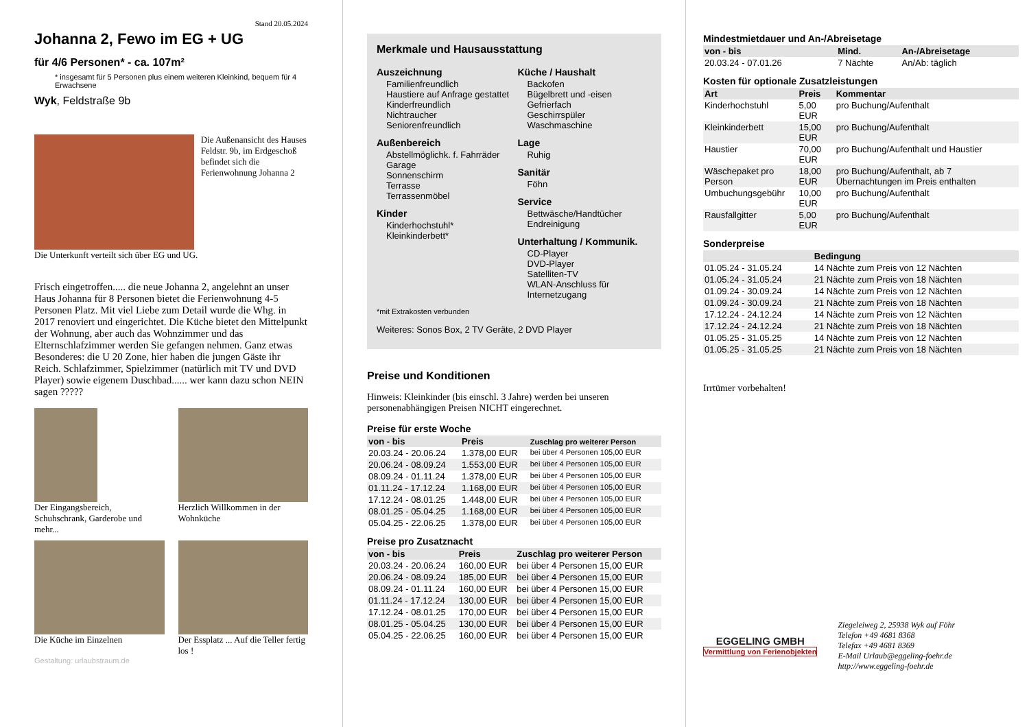Stand 20.05.2024
Johanna 2, Fewo im EG + UG
für 4/6 Personen* - ca. 107m²
* insgesamt für 5 Personen plus einem weiteren Kleinkind, bequem für 4 Erwachsene
Wyk, Feldstraße 9b
Die Außenansicht des Hauses Feldstr. 9b, im Erdgeschoß befindet sich die Ferienwohnung Johanna 2
Die Unterkunft verteilt sich über EG und UG.
Frisch eingetroffen..... die neue Johanna 2, angelehnt an unser Haus Johanna für 8 Personen bietet die Ferienwohnung 4-5 Personen Platz. Mit viel Liebe zum Detail wurde die Whg. in 2017 renoviert und eingerichtet. Die Küche bietet den Mittelpunkt der Wohnung, aber auch das Wohnzimmer und das Elternschlafzimmer werden Sie gefangen nehmen. Ganz etwas Besonderes: die U 20 Zone, hier haben die jungen Gäste ihr Reich. Schlafzimmer, Spielzimmer (natürlich mit TV und DVD Player) sowie eigenem Duschbad...... wer kann dazu schon NEIN sagen ?????
Der Eingangsbereich, Schuhschrank, Garderobe und mehr...
Herzlich Willkommen in der Wohnküche
Die Küche im Einzelnen
Der Essplatz ... Auf die Teller fertig los !
Gestaltung: urlaubstraum.de
Merkmale und Hausausstattung
Auszeichnung
Familienfreundlich
Haustiere auf Anfrage gestattet
Kinderfreundlich
Nichtraucher
Seniorenfreundlich
Außenbereich
Abstellmöglichk. f. Fahrräder
Garage
Sonnenschirm
Terrasse
Terrassenmöbel
Kinder
Kinderhochstuhl*
Kleinkinderbett*
Küche / Haushalt
Backofen
Bügelbrett und -eisen
Gefrierfach
Geschirrspüler
Waschmaschine
Lage
Ruhig
Sanitär
Föhn
Service
Bettwäsche/Handtücher
Endreinigung
Unterhaltung / Kommunik.
CD-Player
DVD-Player
Satelliten-TV
WLAN-Anschluss für Internetzugang
*mit Extrakosten verbunden
Weiteres: Sonos Box, 2 TV Geräte, 2 DVD Player
Preise und Konditionen
Hinweis: Kleinkinder (bis einschl. 3 Jahre) werden bei unseren personenabhängigen Preisen NICHT eingerechnet.
Preise für erste Woche
| von - bis | Preis | Zuschlag pro weiterer Person |
| --- | --- | --- |
| 20.03.24 - 20.06.24 | 1.378,00 EUR | bei über 4 Personen 105,00 EUR |
| 20.06.24 - 08.09.24 | 1.553,00 EUR | bei über 4 Personen 105,00 EUR |
| 08.09.24 - 01.11.24 | 1.378,00 EUR | bei über 4 Personen 105,00 EUR |
| 01.11.24 - 17.12.24 | 1.168,00 EUR | bei über 4 Personen 105,00 EUR |
| 17.12.24 - 08.01.25 | 1.448,00 EUR | bei über 4 Personen 105,00 EUR |
| 08.01.25 - 05.04.25 | 1.168,00 EUR | bei über 4 Personen 105,00 EUR |
| 05.04.25 - 22.06.25 | 1.378,00 EUR | bei über 4 Personen 105,00 EUR |
Preise pro Zusatznacht
| von - bis | Preis | Zuschlag pro weiterer Person |
| --- | --- | --- |
| 20.03.24 - 20.06.24 | 160,00 EUR | bei über 4 Personen 15,00 EUR |
| 20.06.24 - 08.09.24 | 185,00 EUR | bei über 4 Personen 15,00 EUR |
| 08.09.24 - 01.11.24 | 160,00 EUR | bei über 4 Personen 15,00 EUR |
| 01.11.24 - 17.12.24 | 130,00 EUR | bei über 4 Personen 15,00 EUR |
| 17.12.24 - 08.01.25 | 170,00 EUR | bei über 4 Personen 15,00 EUR |
| 08.01.25 - 05.04.25 | 130,00 EUR | bei über 4 Personen 15,00 EUR |
| 05.04.25 - 22.06.25 | 160,00 EUR | bei über 4 Personen 15,00 EUR |
Mindestmietdauer und An-/Abreisetage
| von - bis | Mind. | An-/Abreisetage |
| --- | --- | --- |
| 20.03.24 - 07.01.26 | 7 Nächte | An/Ab: täglich |
Kosten für optionale Zusatzleistungen
| Art | Preis | Kommentar |
| --- | --- | --- |
| Kinderhochstuhl | 5,00 EUR | pro Buchung/Aufenthalt |
| Kleinkinderbett | 15,00 EUR | pro Buchung/Aufenthalt |
| Haustier | 70,00 EUR | pro Buchung/Aufenthalt und Haustier |
| Wäschepaket pro Person | 18,00 EUR | pro Buchung/Aufenthalt, ab 7 Übernachtungen im Preis enthalten |
| Umbuchungsgebühr | 10,00 EUR | pro Buchung/Aufenthalt |
| Rausfallgitter | 5,00 EUR | pro Buchung/Aufenthalt |
Sonderpreise
| | Bedingung |
| --- | --- |
| 01.05.24 - 31.05.24 | 14 Nächte zum Preis von 12 Nächten |
| 01.05.24 - 31.05.24 | 21 Nächte zum Preis von 18 Nächten |
| 01.09.24 - 30.09.24 | 14 Nächte zum Preis von 12 Nächten |
| 01.09.24 - 30.09.24 | 21 Nächte zum Preis von 18 Nächten |
| 17.12.24 - 24.12.24 | 14 Nächte zum Preis von 12 Nächten |
| 17.12.24 - 24.12.24 | 21 Nächte zum Preis von 18 Nächten |
| 01.05.25 - 31.05.25 | 14 Nächte zum Preis von 12 Nächten |
| 01.05.25 - 31.05.25 | 21 Nächte zum Preis von 18 Nächten |
Irrtümer vorbehalten!
EGGELING GMBH
Vermittlung von Ferienobjekten
Ziegeleiweg 2, 25938 Wyk auf Föhr
Telefon +49 4681 8368
Telefax +49 4681 8369
E-Mail Urlaub@eggeling-foehr.de
http://www.eggeling-foehr.de